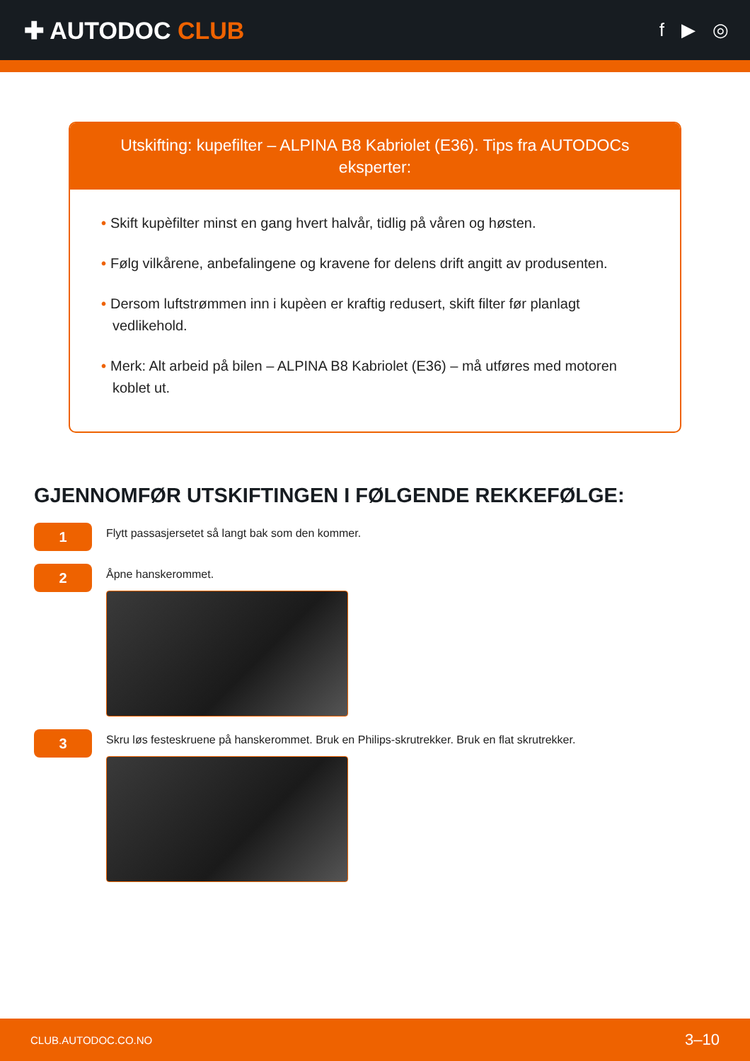✚ AUTODOC CLUB
f ▶ ◎
Utskifting: kupefilter – ALPINA B8 Kabriolet (E36). Tips fra AUTODOCs eksperter:
• Skift kupèfilter minst en gang hvert halvår, tidlig på våren og høsten.
• Følg vilkårene, anbefalingene og kravene for delens drift angitt av produsenten.
• Dersom luftstrømmen inn i kupèen er kraftig redusert, skift filter før planlagt vedlikehold.
• Merk: Alt arbeid på bilen – ALPINA B8 Kabriolet (E36) – må utføres med motoren koblet ut.
GJENNOMFØR UTSKIFTINGEN I FØLGENDE REKKEFØLGE:
1
Flytt passasjersetet så langt bak som den kommer.
2
Åpne hanskerommet.
3
Skru løs festeskruene på hanskerommet. Bruk en Philips-skrutrekker. Bruk en flat skrutrekker.
CLUB.AUTODOC.CO.NO 3–10